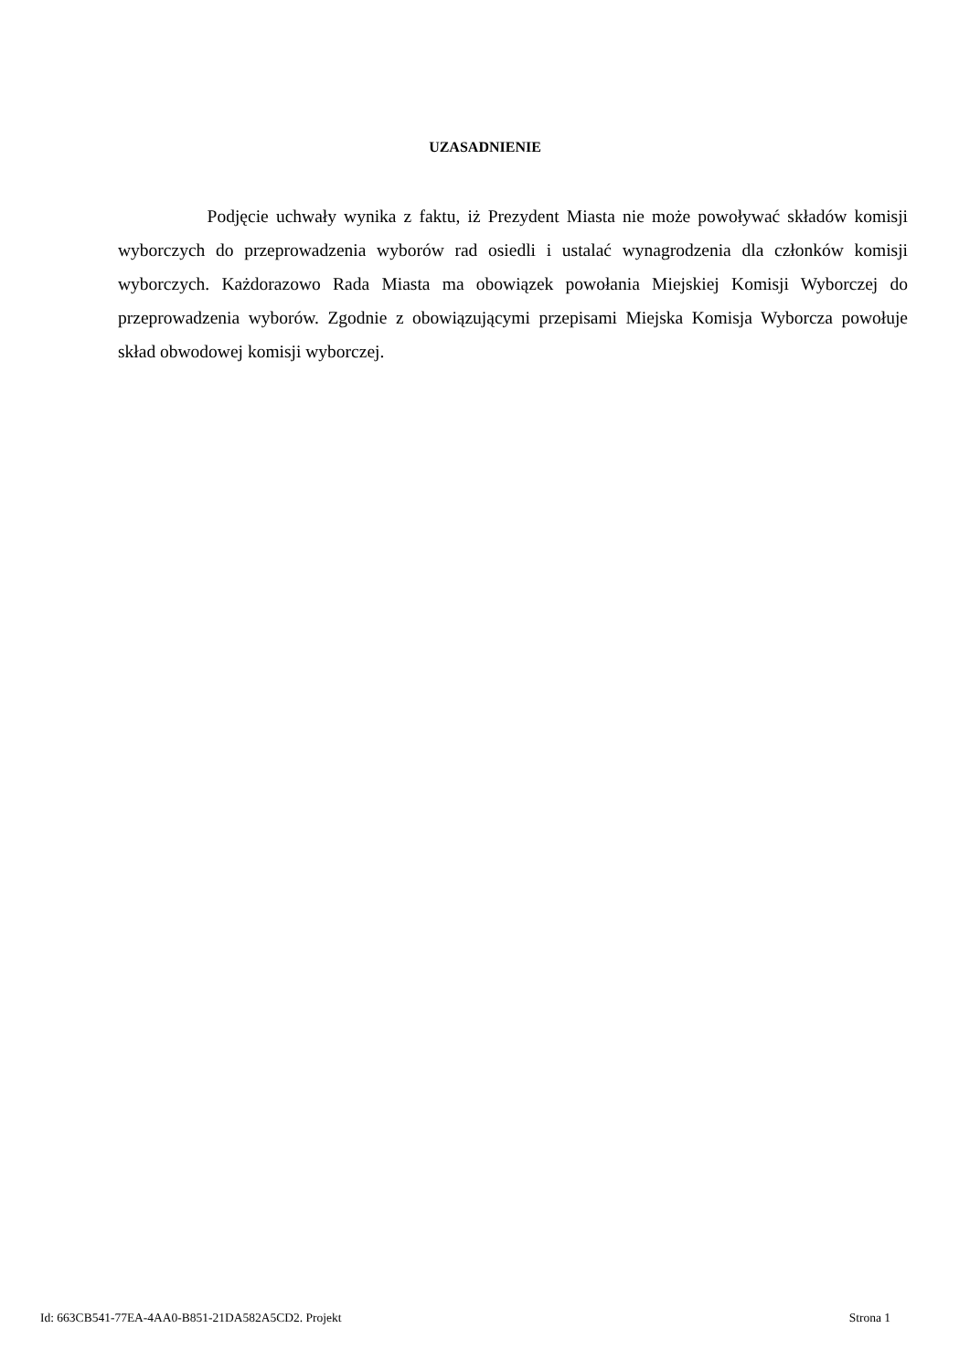UZASADNIENIE
Podjęcie uchwały wynika z faktu, iż Prezydent Miasta nie może powoływać składów komisji wyborczych do przeprowadzenia wyborów rad osiedli i ustalać wynagrodzenia dla członków komisji wyborczych. Każdorazowo Rada Miasta ma obowiązek powołania Miejskiej Komisji Wyborczej do przeprowadzenia wyborów. Zgodnie z obowiązującymi przepisami Miejska Komisja Wyborcza powołuje skład obwodowej komisji wyborczej.
Id: 663CB541-77EA-4AA0-B851-21DA582A5CD2. Projekt Strona 1